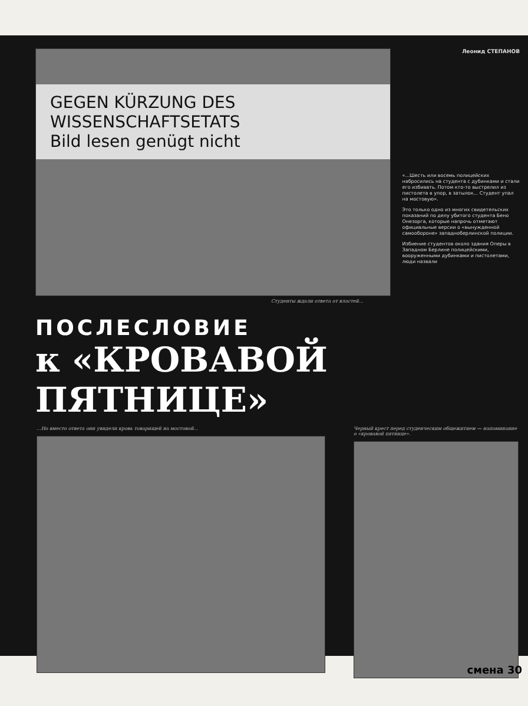GEGEN KÜRZUNG DES WISSENSCHAFTSETATS
Bild lesen genügt nicht
Леонид СТЕПАНОВ
«...Шесть или восемь полицейских набросились на студента с дубинками и стали его избивать. Потом кто-то выстрелил из пистолета в упор, в затылок... Студент упал на мостовую».
Это только одно из многих свидетельских показаний по делу убитого студента Бено Онезорга, которые напрочь отметают официальные версии о «вынужденной самообороне» западноберлинской полиции.
Избиение студентов около здания Оперы в Западном Берлине полицейскими, вооруженными дубинками и пистолетами, люди назвали
Студенты ждали ответа от властей...
ПОСЛЕСЛОВИЕ
к «КРОВАВОЙ ПЯТНИЦЕ»
...Но вместо ответа они увидели кровь товарищей на мостовой...
Черный крест перед студенческим общежитием — напоминание о «кровавой пятнице».
смена 30